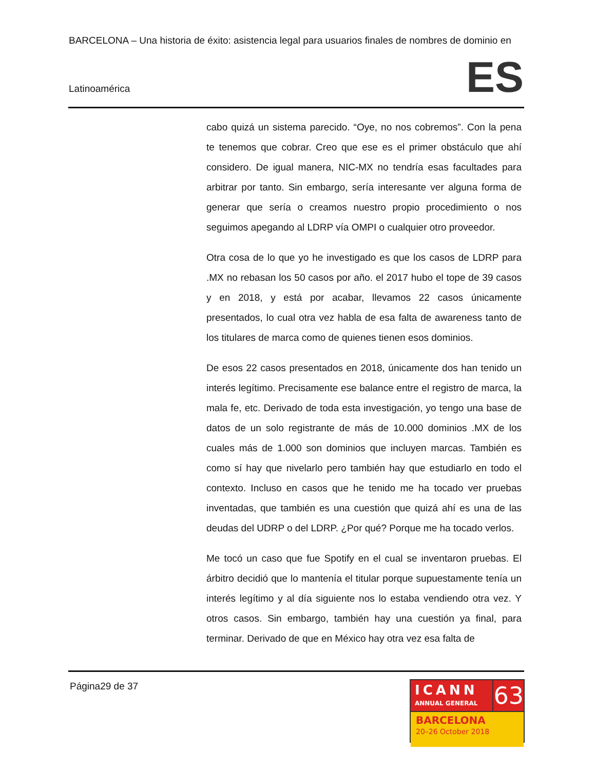BARCELONA – Una historia de éxito: asistencia legal para usuarios finales de nombres de dominio en
Latinoamérica ES
cabo quizá un sistema parecido. “Oye, no nos cobremos”. Con la pena te tenemos que cobrar. Creo que ese es el primer obstáculo que ahí considero. De igual manera, NIC-MX no tendría esas facultades para arbitrar por tanto. Sin embargo, sería interesante ver alguna forma de generar que sería o creamos nuestro propio procedimiento o nos seguimos apegando al LDRP vía OMPI o cualquier otro proveedor.
Otra cosa de lo que yo he investigado es que los casos de LDRP para .MX no rebasan los 50 casos por año. el 2017 hubo el tope de 39 casos y en 2018, y está por acabar, llevamos 22 casos únicamente presentados, lo cual otra vez habla de esa falta de awareness tanto de los titulares de marca como de quienes tienen esos dominios.
De esos 22 casos presentados en 2018, únicamente dos han tenido un interés legítimo. Precisamente ese balance entre el registro de marca, la mala fe, etc. Derivado de toda esta investigación, yo tengo una base de datos de un solo registrante de más de 10.000 dominios .MX de los cuales más de 1.000 son dominios que incluyen marcas. También es como sí hay que nivelarlo pero también hay que estudiarlo en todo el contexto. Incluso en casos que he tenido me ha tocado ver pruebas inventadas, que también es una cuestión que quizá ahí es una de las deudas del UDRP o del LDRP. ¿Por qué? Porque me ha tocado verlos.
Me tocó un caso que fue Spotify en el cual se inventaron pruebas. El árbitro decidió que lo mantenía el titular porque supuestamente tenía un interés legítimo y al día siguiente nos lo estaba vendiendo otra vez. Y otros casos. Sin embargo, también hay una cuestión ya final, para terminar. Derivado de que en México hay otra vez esa falta de
Página29 de 37
ICANN
ANNUAL GENERAL
63
BARCELONA
20–26 October 2018